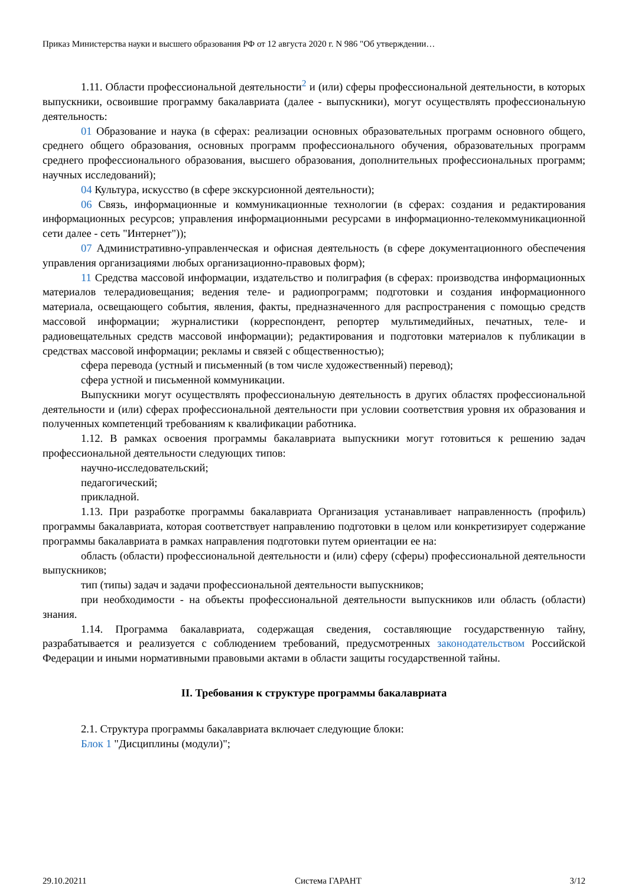Приказ Министерства науки и высшего образования РФ от 12 августа 2020 г. N 986 "Об утверждении…
1.11. Области профессиональной деятельности<sup>2</sup> и (или) сферы профессиональной деятельности, в которых выпускники, освоившие программу бакалавриата (далее - выпускники), могут осуществлять профессиональную деятельность:
01 Образование и наука (в сферах: реализации основных образовательных программ основного общего, среднего общего образования, основных программ профессионального обучения, образовательных программ среднего профессионального образования, высшего образования, дополнительных профессиональных программ; научных исследований);
04 Культура, искусство (в сфере экскурсионной деятельности);
06 Связь, информационные и коммуникационные технологии (в сферах: создания и редактирования информационных ресурсов; управления информационными ресурсами в информационно-телекоммуникационной сети далее - сеть "Интернет"));
07 Административно-управленческая и офисная деятельность (в сфере документационного обеспечения управления организациями любых организационно-правовых форм);
11 Средства массовой информации, издательство и полиграфия (в сферах: производства информационных материалов телерадиовещания; ведения теле- и радиопрограмм; подготовки и создания информационного материала, освещающего события, явления, факты, предназначенного для распространения с помощью средств массовой информации; журналистики (корреспондент, репортер мультимедийных, печатных, теле- и радиовещательных средств массовой информации); редактирования и подготовки материалов к публикации в средствах массовой информации; рекламы и связей с общественностью);
сфера перевода (устный и письменный (в том числе художественный) перевод);
сфера устной и письменной коммуникации.
Выпускники могут осуществлять профессиональную деятельность в других областях профессиональной деятельности и (или) сферах профессиональной деятельности при условии соответствия уровня их образования и полученных компетенций требованиям к квалификации работника.
1.12. В рамках освоения программы бакалавриата выпускники могут готовиться к решению задач профессиональной деятельности следующих типов:
научно-исследовательский;
педагогический;
прикладной.
1.13. При разработке программы бакалавриата Организация устанавливает направленность (профиль) программы бакалавриата, которая соответствует направлению подготовки в целом или конкретизирует содержание программы бакалавриата в рамках направления подготовки путем ориентации ее на:
область (области) профессиональной деятельности и (или) сферу (сферы) профессиональной деятельности выпускников;
тип (типы) задач и задачи профессиональной деятельности выпускников;
при необходимости - на объекты профессиональной деятельности выпускников или область (области) знания.
1.14. Программа бакалавриата, содержащая сведения, составляющие государственную тайну, разрабатывается и реализуется с соблюдением требований, предусмотренных законодательством Российской Федерации и иными нормативными правовыми актами в области защиты государственной тайны.
II. Требования к структуре программы бакалавриата
2.1. Структура программы бакалавриата включает следующие блоки:
Блок 1 "Дисциплины (модули)";
29.10.20211 Система ГАРАНТ 3/12